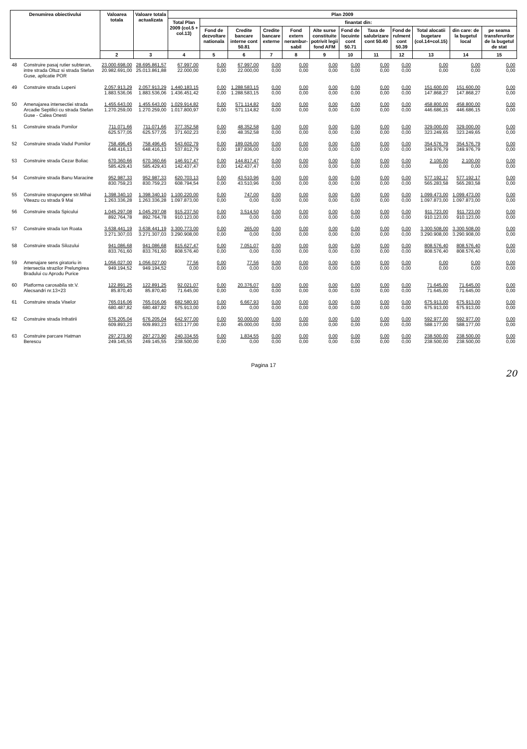| Denumirea obiectivului | | Valoarea totala | Valoare totala actualizata | Plan 2009 | | | | | | | | | | | |
| --- | --- | --- | --- | --- | --- | --- | --- | --- | --- | --- | --- | --- | --- | --- | --- |
| | | | | Total Plan 2009 (col.5 + col.13) | finantat din: | | | | | | | | | | |
| | | | | | Fond de dezvoltare nationala | Credite bancare interne cont 50.81 | Credite bancare externe | Fond extern nerambur-sabil | Alte surse constituite potrivit legii fond AFM | Fond de locuinte cont 50.71 | Taxa de salubrizare cont 50.40 | Fond de rulment cont 50.39 | Total alocatii bugetare (col.14+col.15) | din care: de la bugetul local | pe seama transferurilor de la bugetul de stat |
| | | 2 | 3 | 4 | 5 | 6 | 7 | 8 | 9 | 10 | 11 | 12 | 13 | 14 | 15 |
| 48 | Construire pasaj rutier subteran, intre strada Oltuz si strada Stefan Guse, aplicatie POR | 23.000.698,00 20.982.691,00 | 28.695.861,57 25.013.861,88 | 67.997,00 22.000,00 | 0,00 0,00 | 67.997,00 22.000,00 | 0,00 0,00 | 0,00 0,00 | 0,00 0,00 | 0,00 0,00 | 0,00 0,00 | 0,00 0,00 | 0,00 0,00 | 0,00 0,00 | 0,00 0,00 |
| 49 | Construire strada Lupeni | 2.057.913,29 1.883.536,06 | 2.057.913,29 1.883.536,06 | 1.440.183,15 1.436.451,42 | 0,00 0,00 | 1.288.583,15 1.288.583,15 | 0,00 0,00 | 0,00 0,00 | 0,00 0,00 | 0,00 0,00 | 0,00 0,00 | 0,00 0,00 | 151.600,00 147.868,27 | 151.600,00 147.868,27 | 0,00 0,00 |
| 50 | Amenajarea intersectiei strada Arcadie Septilici cu strada Stefan Guse - Calea Onesti | 1.455.643,00 1.270.259,00 | 1.455.643,00 1.270.259,00 | 1.029.914,82 1.017.800,97 | 0,00 0,00 | 571.114,82 571.114,82 | 0,00 0,00 | 0,00 0,00 | 0,00 0,00 | 0,00 0,00 | 0,00 0,00 | 0,00 0,00 | 458.800,00 446.686,15 | 458.800,00 446.686,15 | 0,00 0,00 |
| 51 | Construire strada Pomilor | 711.071,66 625.577,05 | 711.071,66 625.577,05 | 377.352,58 371.602,23 | 0,00 0,00 | 48.352,58 48.352,58 | 0,00 0,00 | 0,00 0,00 | 0,00 0,00 | 0,00 0,00 | 0,00 0,00 | 0,00 0,00 | 329.000,00 323.249,65 | 329.000,00 323.249,65 | 0,00 0,00 |
| 52 | Construire strada Vadul Pomilor | 758.496,45 648.416,13 | 758.496,45 648.416,13 | 543.602,79 537.812,79 | 0,00 0,00 | 189.026,00 187.836,00 | 0,00 0,00 | 0,00 0,00 | 0,00 0,00 | 0,00 0,00 | 0,00 0,00 | 0,00 0,00 | 354.576,79 349.976,79 | 354.576,79 349.976,79 | 0,00 0,00 |
| 53 | Construire strada Cezar Boliac | 670.360,66 585.429,43 | 670.360,66 585.429,43 | 146.917,47 142.437,47 | 0,00 0,00 | 144.817,47 142.437,47 | 0,00 0,00 | 0,00 0,00 | 0,00 0,00 | 0,00 0,00 | 0,00 0,00 | 0,00 0,00 | 2.100,00 0,00 | 2.100,00 0,00 | 0,00 0,00 |
| 54 | Construire strada Banu Maracine | 952.987,33 830.759,23 | 952.987,33 830.759,23 | 620.703,13 608.794,54 | 0,00 0,00 | 43.510,96 43.510,96 | 0,00 0,00 | 0,00 0,00 | 0,00 0,00 | 0,00 0,00 | 0,00 0,00 | 0,00 0,00 | 577.192,17 565.283,58 | 577.192,17 565.283,58 | 0,00 0,00 |
| 55 | Construire strapungere str.Mihai Viteazu cu strada 9 Mai | 1.398.340,10 1.263.336,28 | 1.398.340,10 1.263.336,28 | 1.100.220,00 1.097.873,00 | 0,00 0,00 | 747,00 0,00 | 0,00 0,00 | 0,00 0,00 | 0,00 0,00 | 0,00 0,00 | 0,00 0,00 | 0,00 0,00 | 1.099.473,00 1.097.873,00 | 1.099.473,00 1.097.873,00 | 0,00 0,00 |
| 56 | Construire strada Spicului | 1.045.297,08 892.764,78 | 1.045.297,08 892.764,78 | 915.237,50 910.123,00 | 0,00 0,00 | 3.514,50 0,00 | 0,00 0,00 | 0,00 0,00 | 0,00 0,00 | 0,00 0,00 | 0,00 0,00 | 0,00 0,00 | 911.723,00 910.123,00 | 911.723,00 910.123,00 | 0,00 0,00 |
| 57 | Construire strada Ion Roata | 3.638.441,19 3.271.307,03 | 3.638.441,19 3.271.307,03 | 3.300.773,00 3.290.908,00 | 0,00 0,00 | 265,00 0,00 | 0,00 0,00 | 0,00 0,00 | 0,00 0,00 | 0,00 0,00 | 0,00 0,00 | 0,00 0,00 | 3.300.508,00 3.290.908,00 | 3.300.508,00 3.290.908,00 | 0,00 0,00 |
| 58 | Construire strada Silozului | 941.086,68 833.761,60 | 941.086,68 833.761,60 | 815.627,47 808.576,40 | 0,00 0,00 | 7.051,07 0,00 | 0,00 0,00 | 0,00 0,00 | 0,00 0,00 | 0,00 0,00 | 0,00 0,00 | 0,00 0,00 | 808.576,40 808.576,40 | 808.576,40 808.576,40 | 0,00 0,00 |
| 59 | Amenajare sens giratoriu in intersectia strazilor Prelungirea Bradului cu Aprodu Purice | 1.056.027,00 949.194,52 | 1.056.027,00 949.194,52 | 77,56 0,00 | 0,00 0,00 | 77,56 0,00 | 0,00 0,00 | 0,00 0,00 | 0,00 0,00 | 0,00 0,00 | 0,00 0,00 | 0,00 0,00 | 0,00 0,00 | 0,00 0,00 | 0,00 0,00 |
| 60 | Platforma carosabila str.V. Alecsandri nr.13+23 | 122.891,25 85.870,40 | 122.891,25 85.870,40 | 92.021,07 71.645,00 | 0,00 0,00 | 20.376,07 0,00 | 0,00 0,00 | 0,00 0,00 | 0,00 0,00 | 0,00 0,00 | 0,00 0,00 | 0,00 0,00 | 71.645,00 71.645,00 | 71.645,00 71.645,00 | 0,00 0,00 |
| 61 | Construire strada Viselor | 765.016,06 680.487,82 | 765.016,06 680.487,82 | 682.580,93 675.913,00 | 0,00 0,00 | 6.667,93 0,00 | 0,00 0,00 | 0,00 0,00 | 0,00 0,00 | 0,00 0,00 | 0,00 0,00 | 0,00 0,00 | 675.913,00 675.913,00 | 675.913,00 675.913,00 | 0,00 0,00 |
| 62 | Construire strada Infratirii | 676.205,04 609.893,23 | 676.205,04 609.893,23 | 642.977,00 633.177,00 | 0,00 0,00 | 50.000,00 45.000,00 | 0,00 0,00 | 0,00 0,00 | 0,00 0,00 | 0,00 0,00 | 0,00 0,00 | 0,00 0,00 | 592.977,00 588.177,00 | 592.977,00 588.177,00 | 0,00 0,00 |
| 63 | Construire parcare Hatman Berescu | 297.273,90 249.145,55 | 297.273,90 249.145,55 | 240.334,55 238.500,00 | 0,00 0,00 | 1.834,55 0,00 | 0,00 0,00 | 0,00 0,00 | 0,00 0,00 | 0,00 0,00 | 0,00 0,00 | 0,00 0,00 | 238.500,00 238.500,00 | 238.500,00 238.500,00 | 0,00 0,00 |
Pagina 17
20